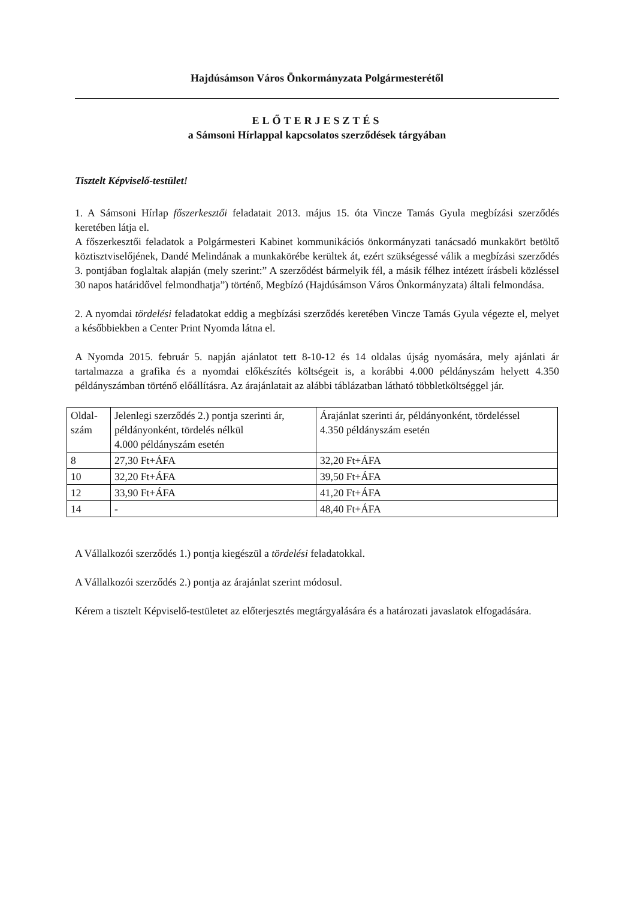Hajdúsámson Város Önkormányzata Polgármesterétől
ELŐTERJESZTÉS
a Sámsoni Hírlappal kapcsolatos szerződések tárgyában
Tisztelt Képviselő-testület!
1. A Sámsoni Hírlap főszerkesztői feladatait 2013. május 15. óta Vincze Tamás Gyula megbízási szerződés keretében látja el.
A főszerkesztői feladatok a Polgármesteri Kabinet kommunikációs önkormányzati tanácsadó munkakört betöltő köztisztviselőjének, Dandé Melindának a munkakörébe kerültek át, ezért szükségessé válik a megbízási szerződés 3. pontjában foglaltak alapján (mely szerint:” A szerződést bármelyik fél, a másik félhez intézett írásbeli közléssel 30 napos határidővel felmondhatja”) történő, Megbízó (Hajdúsámson Város Önkormányzata) általi felmondása.
2. A nyomdai tördelési feladatokat eddig a megbízási szerződés keretében Vincze Tamás Gyula végezte el, melyet a későbbiekben a Center Print Nyomda látna el.
A Nyomda 2015. február 5. napján ajánlatot tett 8-10-12 és 14 oldalas újság nyomására, mely ajánlati ár tartalmazza a grafika és a nyomdai előkészítés költségeit is, a korábbi 4.000 példányszám helyett 4.350 példányszámban történő előállításra. Az árajánlatait az alábbi táblázatban látható többletköltséggel jár.
| Oldal- szám | Jelenlegi szerződés 2.) pontja szerinti ár, példányonként, tördelés nélkül 4.000 példányszám esetén | Árajánlat szerinti ár, példányonként, tördeléssel 4.350 példányszám esetén |
| 8 | 27,30 Ft+ÁFA | 32,20 Ft+ÁFA |
| 10 | 32,20 Ft+ÁFA | 39,50 Ft+ÁFA |
| 12 | 33,90 Ft+ÁFA | 41,20 Ft+ÁFA |
| 14 | - | 48,40 Ft+ÁFA |
A Vállalkozói szerződés 1.) pontja kiegészül a tördelési feladatokkal.
A Vállalkozói szerződés 2.) pontja az árajánlat szerint módosul.
Kérem a tisztelt Képviselő-testületet az előterjesztés megtárgyalására és a határozati javaslatok elfogadására.